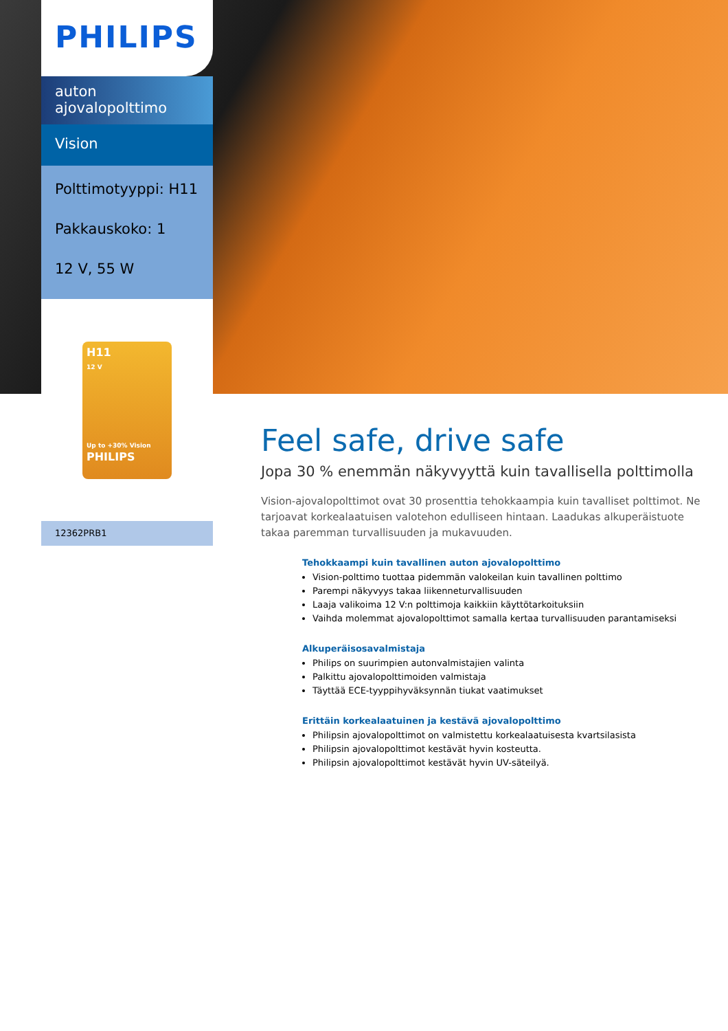PHILIPS
auton
ajovalopolttimo
Vision
Polttimotyyppi: H11
Pakkauskoko: 1
12 V, 55 W
H11
12 V
Up to +30% Vision
PHILIPS
12362PRB1
Feel safe, drive safe
Jopa 30 % enemmän näkyvyyttä kuin tavallisella polttimolla
Vision-ajovalopolttimot ovat 30 prosenttia tehokkaampia kuin tavalliset polttimot. Ne tarjoavat korkealaatuisen valotehon edulliseen hintaan. Laadukas alkuperäistuote takaa paremman turvallisuuden ja mukavuuden.
Tehokkaampi kuin tavallinen auton ajovalopolttimo
Vision-polttimo tuottaa pidemmän valokeilan kuin tavallinen polttimo
Parempi näkyvyys takaa liikenneturvallisuuden
Laaja valikoima 12 V:n polttimoja kaikkiin käyttötarkoituksiin
Vaihda molemmat ajovalopolttimot samalla kertaa turvallisuuden parantamiseksi
Alkuperäisosavalmistaja
Philips on suurimpien autonvalmistajien valinta
Palkittu ajovalopolttimoiden valmistaja
Täyttää ECE-tyyppihyväksynnän tiukat vaatimukset
Erittäin korkealaatuinen ja kestävä ajovalopolttimo
Philipsin ajovalopolttimot on valmistettu korkealaatuisesta kvartsilasista
Philipsin ajovalopolttimot kestävät hyvin kosteutta.
Philipsin ajovalopolttimot kestävät hyvin UV-säteilyä.